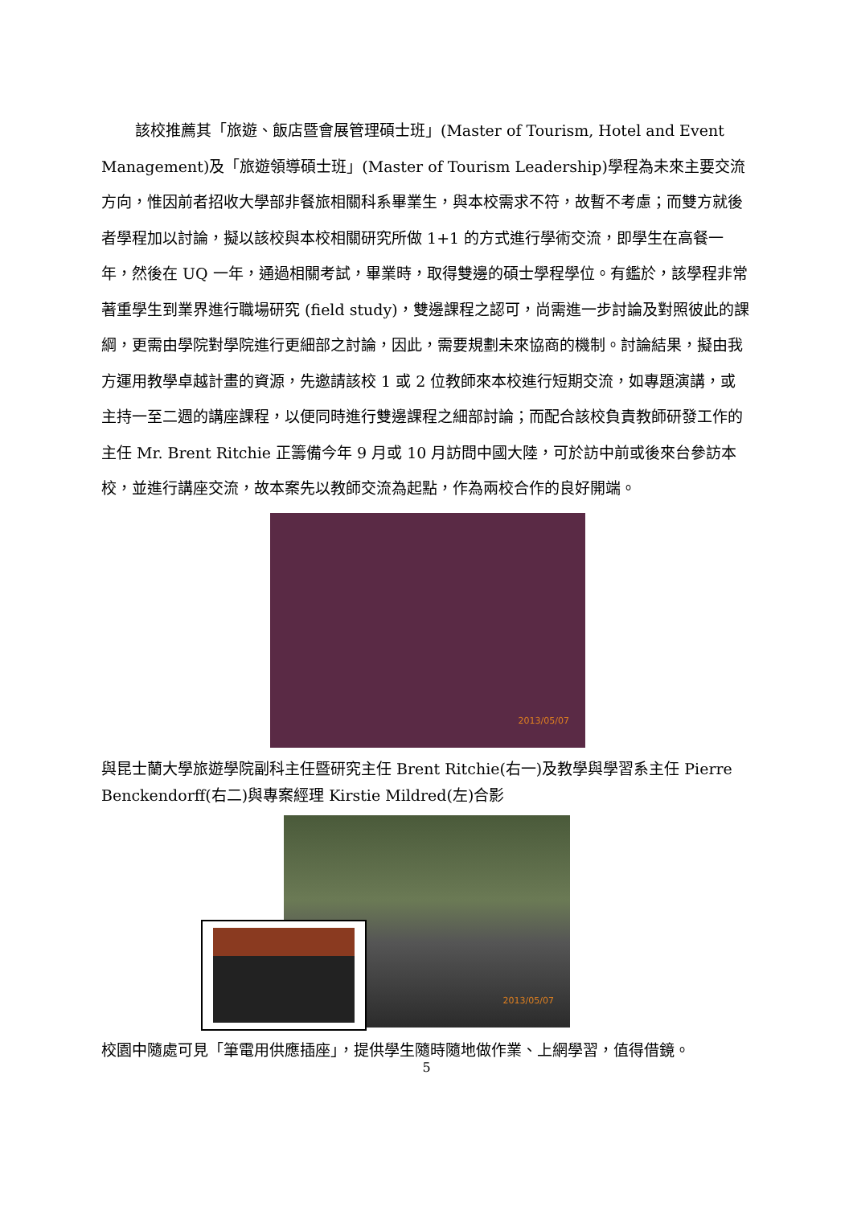該校推薦其「旅遊、飯店暨會展管理碩士班」(Master of Tourism, Hotel and Event Management)及「旅遊領導碩士班」(Master of Tourism Leadership)學程為未來主要交流方向，惟因前者招收大學部非餐旅相關科系畢業生，與本校需求不符，故暫不考慮；而雙方就後者學程加以討論，擬以該校與本校相關研究所做 1+1 的方式進行學術交流，即學生在高餐一年，然後在 UQ 一年，通過相關考試，畢業時，取得雙邊的碩士學程學位。有鑑於，該學程非常著重學生到業界進行職場研究 (field study)，雙邊課程之認可，尚需進一步討論及對照彼此的課綱，更需由學院對學院進行更細部之討論，因此，需要規劃未來協商的機制。討論結果，擬由我方運用教學卓越計畫的資源，先邀請該校 1 或 2 位教師來本校進行短期交流，如專題演講，或主持一至二週的講座課程，以便同時進行雙邊課程之細部討論；而配合該校負責教師研發工作的主任 Mr. Brent Ritchie 正籌備今年 9 月或 10 月訪問中國大陸，可於訪中前或後來台參訪本校，並進行講座交流，故本案先以教師交流為起點，作為兩校合作的良好開端。
2013/05/07
與昆士蘭大學旅遊學院副科主任暨研究主任 Brent Ritchie(右一)及教學與學習系主任 Pierre Benckendorff(右二)與專案經理 Kirstie Mildred(左)合影
2013/05/07
校園中隨處可見「筆電用供應插座」，提供學生隨時隨地做作業、上網學習，值得借鏡。
5